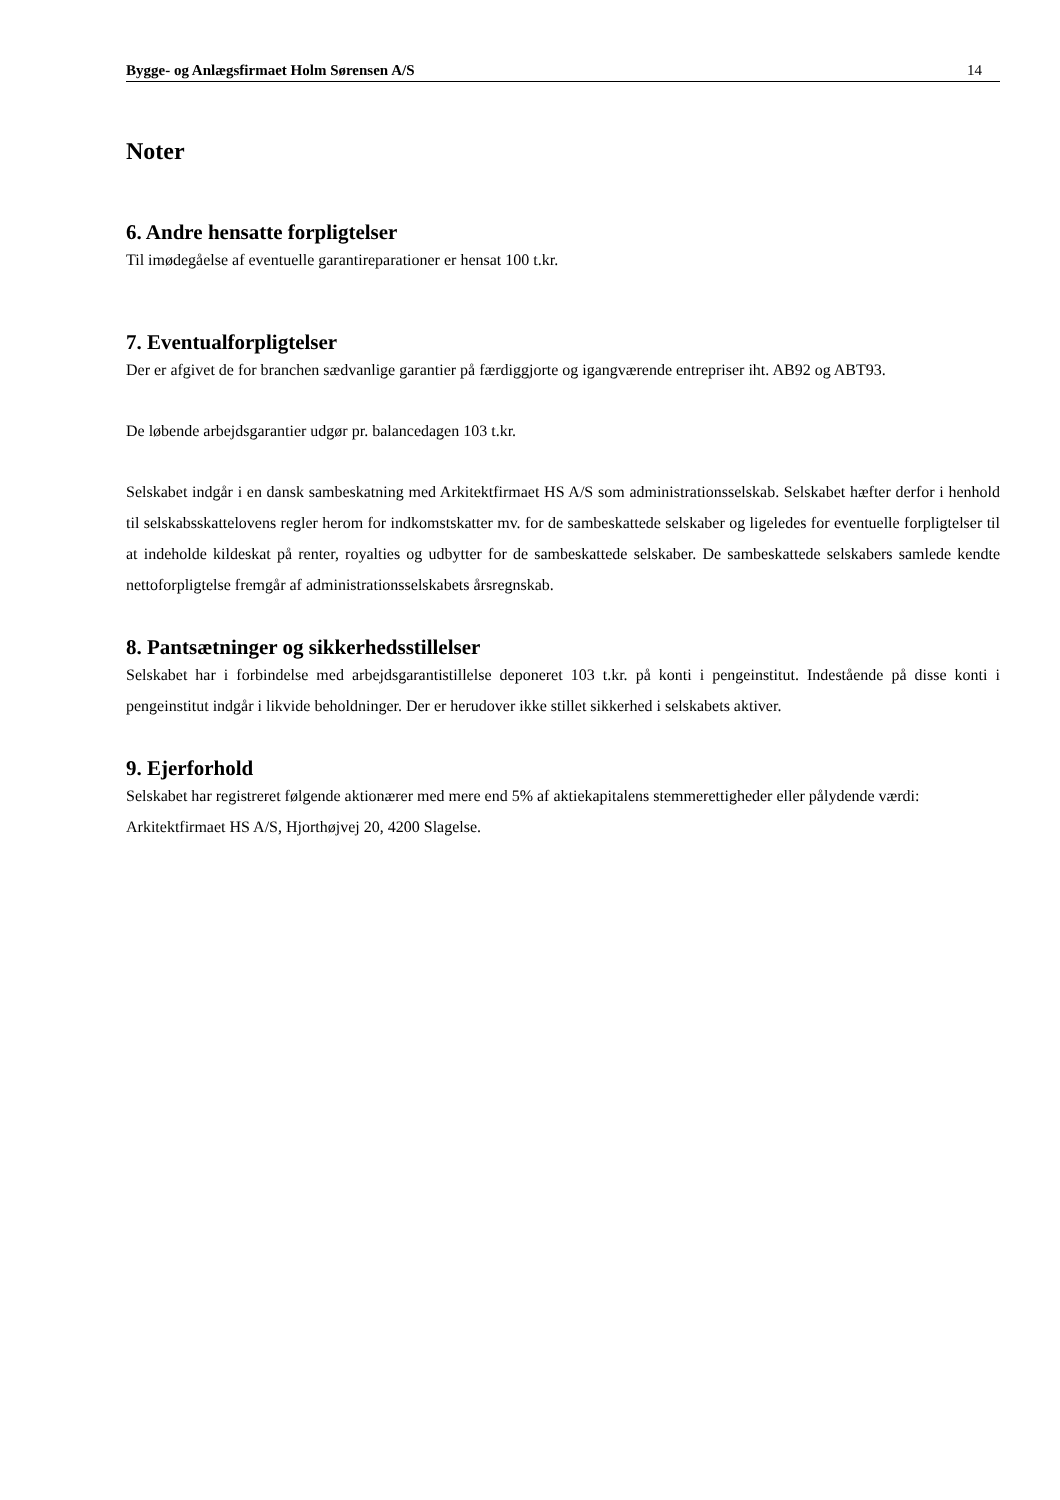Bygge- og Anlægsfirmaet Holm Sørensen A/S 14
Noter
6. Andre hensatte forpligtelser
Til imødegåelse af eventuelle garantireparationer er hensat 100 t.kr.
7. Eventualforpligtelser
Der er afgivet de for branchen sædvanlige garantier på færdiggjorte og igangværende entrepriser iht. AB92 og ABT93.
De løbende arbejdsgarantier udgør pr. balancedagen 103 t.kr.
Selskabet indgår i en dansk sambeskatning med Arkitektfirmaet HS A/S som administrationsselskab. Selskabet hæfter derfor i henhold til selskabsskattelovens regler herom for indkomstskatter mv. for de sambeskattede selskaber og ligeledes for eventuelle forpligtelser til at indeholde kildeskat på renter, royalties og udbytter for de sambeskattede selskaber. De sambeskattede selskabers samlede kendte nettoforpligtelse fremgår af administrationsselskabets årsregnskab.
8. Pantsætninger og sikkerhedsstillelser
Selskabet har i forbindelse med arbejdsgarantistillelse deponeret 103 t.kr. på konti i pengeinstitut. Indestående på disse konti i pengeinstitut indgår i likvide beholdninger. Der er herudover ikke stillet sikkerhed i selskabets aktiver.
9. Ejerforhold
Selskabet har registreret følgende aktionærer med mere end 5% af aktiekapitalens stemmerettigheder eller pålydende værdi:
Arkitektfirmaet HS A/S, Hjorthøjvej 20, 4200 Slagelse.